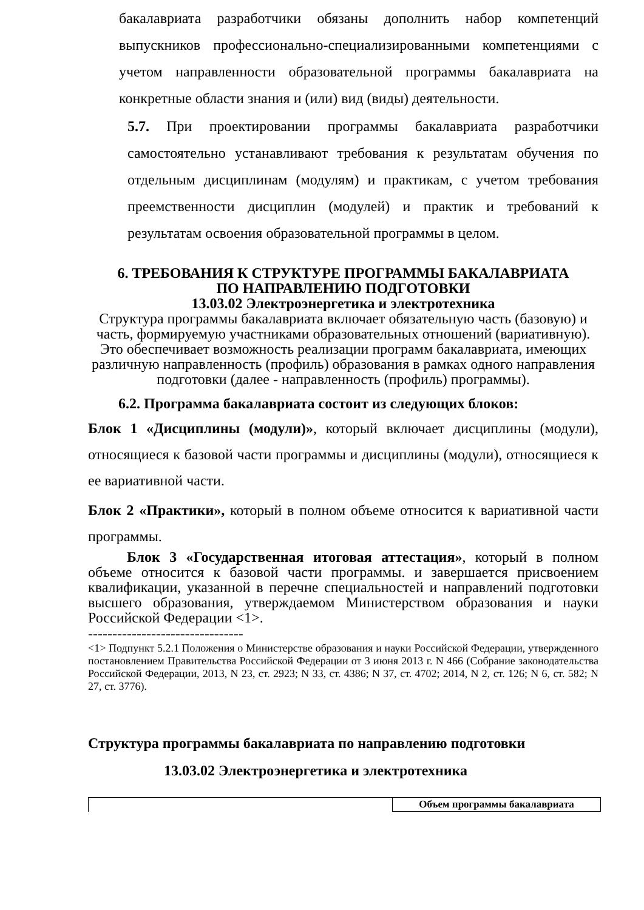бакалавриата разработчики обязаны дополнить набор компетенций выпускников профессионально-специализированными компетенциями с учетом направленности образовательной программы бакалавриата на конкретные области знания и (или) вид (виды) деятельности.
5.7. При проектировании программы бакалавриата разработчики самостоятельно устанавливают требования к результатам обучения по отдельным дисциплинам (модулям) и практикам, с учетом требования преемственности дисциплин (модулей) и практик и требований к результатам освоения образовательной программы в целом.
6. ТРЕБОВАНИЯ К СТРУКТУРЕ ПРОГРАММЫ БАКАЛАВРИАТА
ПО НАПРАВЛЕНИЮ ПОДГОТОВКИ
13.03.02 Электроэнергетика и электротехника
Структура программы бакалавриата включает обязательную часть (базовую) и часть, формируемую участниками образовательных отношений (вариативную). Это обеспечивает возможность реализации программ бакалавриата, имеющих различную направленность (профиль) образования в рамках одного направления подготовки (далее - направленность (профиль) программы).
6.2. Программа бакалавриата состоит из следующих блоков:
Блок 1 «Дисциплины (модули)», который включает дисциплины (модули), относящиеся к базовой части программы и дисциплины (модули), относящиеся к ее вариативной части.
Блок 2 «Практики», который в полном объеме относится к вариативной части программы.
Блок 3 «Государственная итоговая аттестация», который в полном объеме относится к базовой части программы. и завершается присвоением квалификации, указанной в перечне специальностей и направлений подготовки высшего образования, утверждаемом Министерством образования и науки Российской Федерации <1>.
--------------------------------
<1> Подпункт 5.2.1 Положения о Министерстве образования и науки Российской Федерации, утвержденного постановлением Правительства Российской Федерации от 3 июня 2013 г. N 466 (Собрание законодательства Российской Федерации, 2013, N 23, ст. 2923; N 33, ст. 4386; N 37, ст. 4702; 2014, N 2, ст. 126; N 6, ст. 582; N 27, ст. 3776).
Структура программы бакалавриата по направлению подготовки
13.03.02 Электроэнергетика и электротехника
| | Объем программы бакалавриата |